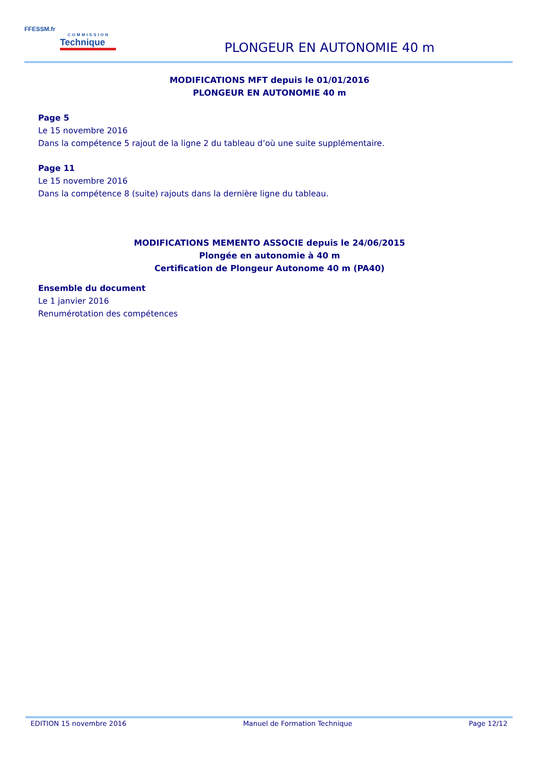FFESSM.fr
COMMISSION
Technique
PLONGEUR EN AUTONOMIE 40 m
MODIFICATIONS MFT depuis le 01/01/2016
PLONGEUR EN AUTONOMIE 40 m
Page 5
Le 15 novembre 2016
Dans la compétence 5 rajout de la ligne 2 du tableau d’où une suite supplémentaire.
Page 11
Le 15 novembre 2016
Dans la compétence 8 (suite) rajouts dans la dernière ligne du tableau.
MODIFICATIONS MEMENTO ASSOCIE depuis le 24/06/2015
Plongée en autonomie à 40 m
Certification de Plongeur Autonome 40 m (PA40)
Ensemble du document
Le 1 janvier 2016
Renumérotation des compétences
EDITION 15 novembre 2016 Manuel de Formation Technique Page 12/12